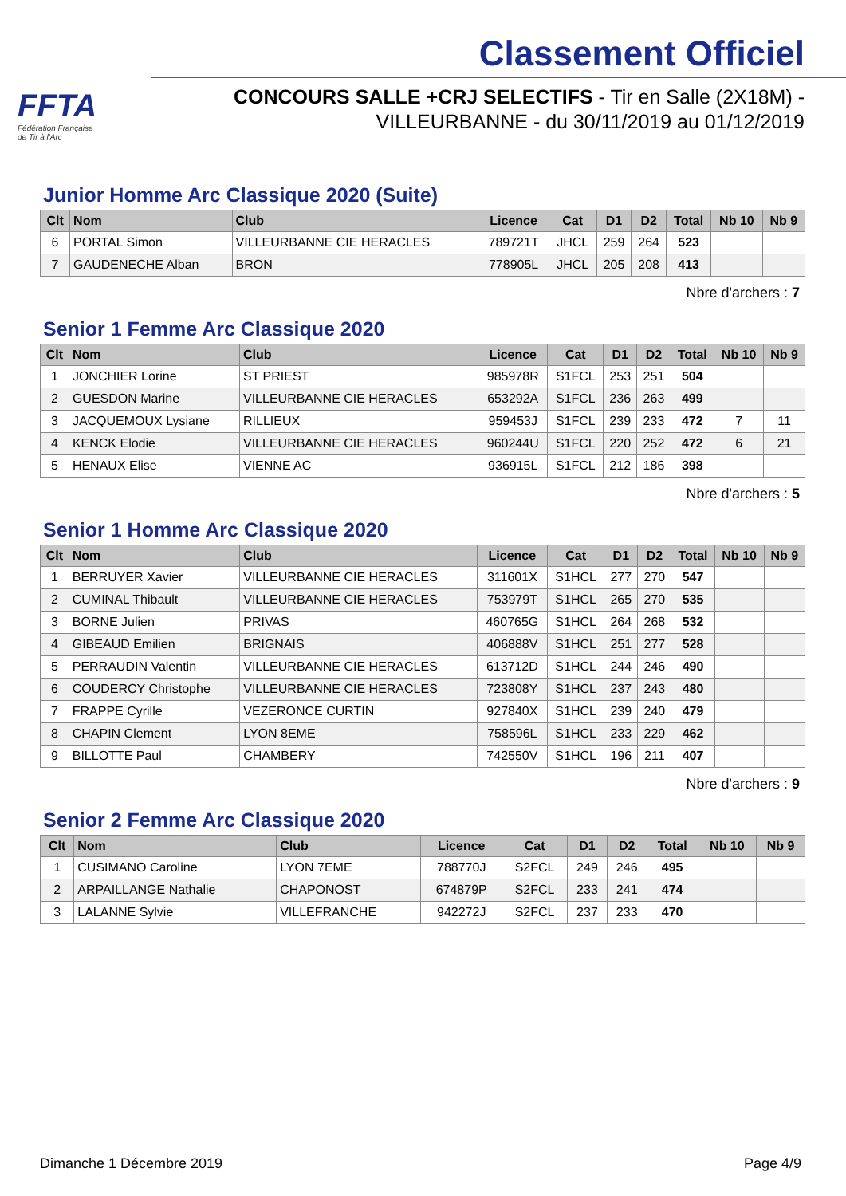FFTA
Fédération Française
de Tir à l'Arc
Classement Officiel
CONCOURS SALLE +CRJ SELECTIFS - Tir en Salle (2X18M) -
VILLEURBANNE - du 30/11/2019 au 01/12/2019
Junior Homme Arc Classique 2020 (Suite)
| Clt | Nom | Club | Licence | Cat | D1 | D2 | Total | Nb 10 | Nb 9 |
| --- | --- | --- | --- | --- | --- | --- | --- | --- | --- |
| 6 | PORTAL Simon | VILLEURBANNE CIE HERACLES | 789721T | JHCL | 259 | 264 | 523 | | |
| 7 | GAUDENECHE Alban | BRON | 778905L | JHCL | 205 | 208 | 413 | | |
Nbre d'archers : 7
Senior 1 Femme Arc Classique 2020
| Clt | Nom | Club | Licence | Cat | D1 | D2 | Total | Nb 10 | Nb 9 |
| --- | --- | --- | --- | --- | --- | --- | --- | --- | --- |
| 1 | JONCHIER Lorine | ST PRIEST | 985978R | S1FCL | 253 | 251 | 504 | | |
| 2 | GUESDON Marine | VILLEURBANNE CIE HERACLES | 653292A | S1FCL | 236 | 263 | 499 | | |
| 3 | JACQUEMOUX Lysiane | RILLIEUX | 959453J | S1FCL | 239 | 233 | 472 | 7 | 11 |
| 4 | KENCK Elodie | VILLEURBANNE CIE HERACLES | 960244U | S1FCL | 220 | 252 | 472 | 6 | 21 |
| 5 | HENAUX Elise | VIENNE AC | 936915L | S1FCL | 212 | 186 | 398 | | |
Nbre d'archers : 5
Senior 1 Homme Arc Classique 2020
| Clt | Nom | Club | Licence | Cat | D1 | D2 | Total | Nb 10 | Nb 9 |
| --- | --- | --- | --- | --- | --- | --- | --- | --- | --- |
| 1 | BERRUYER Xavier | VILLEURBANNE CIE HERACLES | 311601X | S1HCL | 277 | 270 | 547 | | |
| 2 | CUMINAL Thibault | VILLEURBANNE CIE HERACLES | 753979T | S1HCL | 265 | 270 | 535 | | |
| 3 | BORNE Julien | PRIVAS | 460765G | S1HCL | 264 | 268 | 532 | | |
| 4 | GIBEAUD Emilien | BRIGNAIS | 406888V | S1HCL | 251 | 277 | 528 | | |
| 5 | PERRAUDIN Valentin | VILLEURBANNE CIE HERACLES | 613712D | S1HCL | 244 | 246 | 490 | | |
| 6 | COUDERCY Christophe | VILLEURBANNE CIE HERACLES | 723808Y | S1HCL | 237 | 243 | 480 | | |
| 7 | FRAPPE Cyrille | VEZERONCE CURTIN | 927840X | S1HCL | 239 | 240 | 479 | | |
| 8 | CHAPIN Clement | LYON 8EME | 758596L | S1HCL | 233 | 229 | 462 | | |
| 9 | BILLOTTE Paul | CHAMBERY | 742550V | S1HCL | 196 | 211 | 407 | | |
Nbre d'archers : 9
Senior 2 Femme Arc Classique 2020
| Clt | Nom | Club | Licence | Cat | D1 | D2 | Total | Nb 10 | Nb 9 |
| --- | --- | --- | --- | --- | --- | --- | --- | --- | --- |
| 1 | CUSIMANO Caroline | LYON 7EME | 788770J | S2FCL | 249 | 246 | 495 | | |
| 2 | ARPAILLANGE Nathalie | CHAPONOST | 674879P | S2FCL | 233 | 241 | 474 | | |
| 3 | LALANNE Sylvie | VILLEFRANCHE | 942272J | S2FCL | 237 | 233 | 470 | | |
Dimanche 1 Décembre 2019 Page 4/9